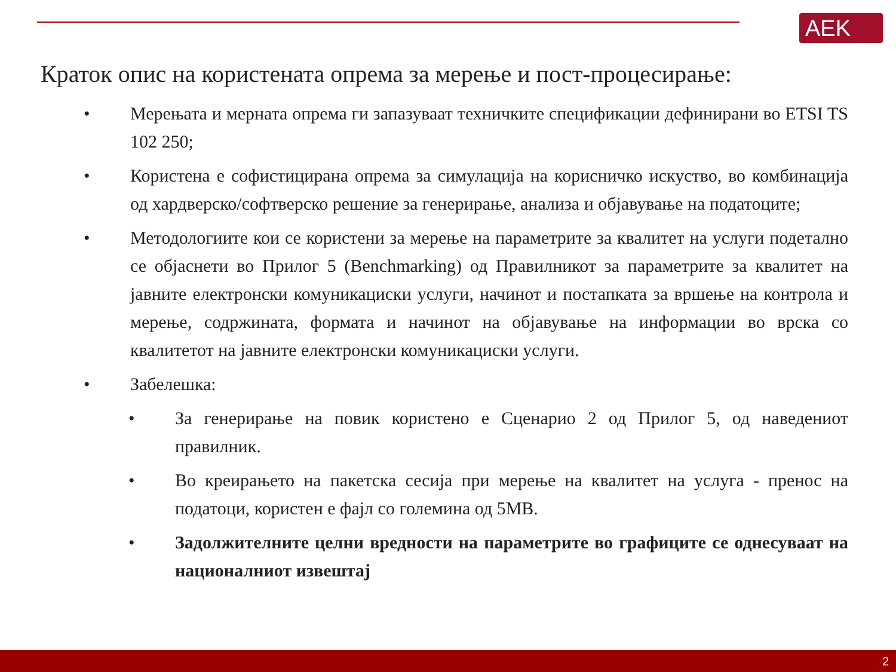AEK
Краток опис на користената опрема за мерење и пост-процесирање:
• Мерењата и мерната опрема ги запазуваат техничките спецификации дефинирани во ETSI TS 102 250;
• Користена е софистицирана опрема за симулација на корисничко искуство, во комбинација од хардверско/софтверско решение за генерирање, анализа и објавување на податоците;
• Методологиите кои се користени за мерење на параметрите за квалитет на услуги подетално се објаснети во Прилог 5 (Benchmarking) од Правилникот за параметрите за квалитет на јавните електронски комуникациски услуги, начинот и постапката за вршење на контрола и мерење, содржината, формата и начинот на објавување на информации во врска со квалитетот на јавните електронски комуникациски услуги.
• Забелешка:
• За генерирање на повик користено е Сценарио 2 од Прилог 5, од наведениот правилник.
• Во креирањето на пакетска сесија при мерење на квалитет на услуга - пренос на податоци, користен е фајл со големина од 5MB.
• Задолжителните целни вредности на параметрите во графиците се однесуваат на националниот извештај
2